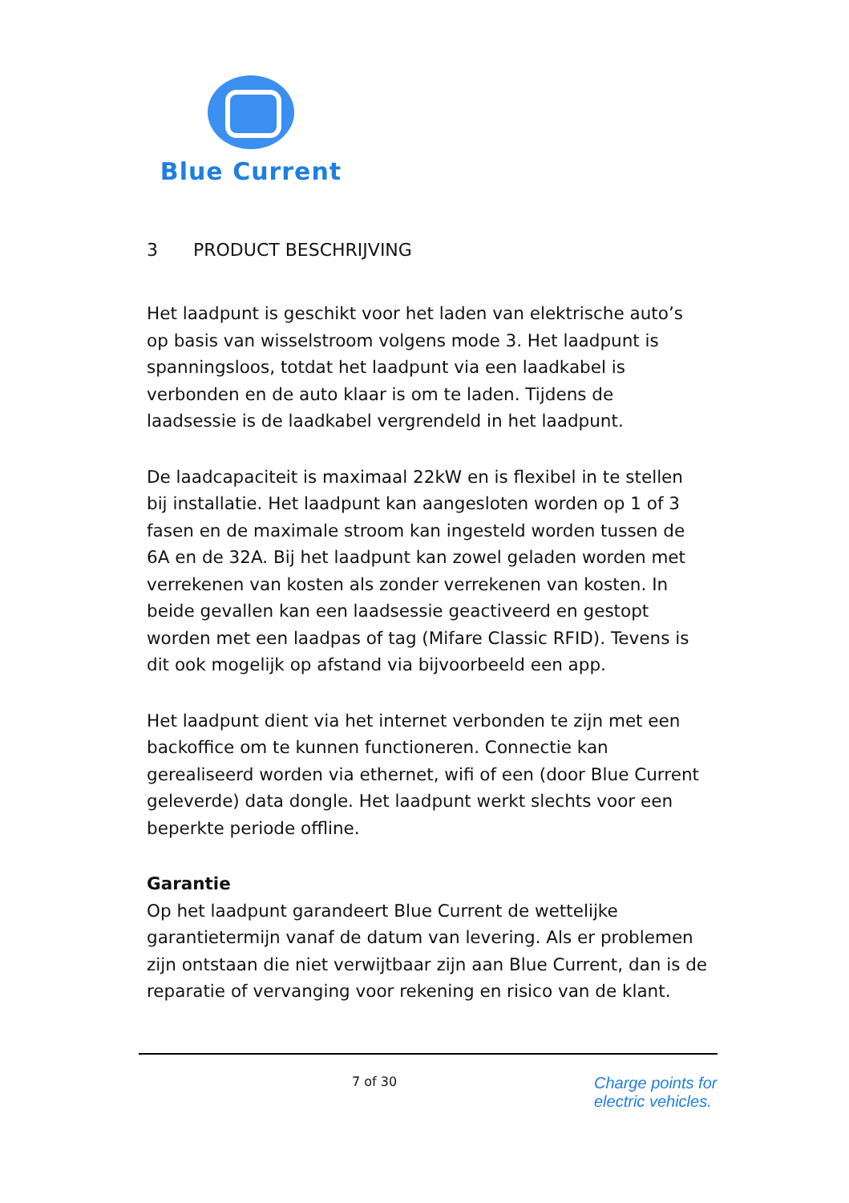Blue Current
3 PRODUCT BESCHRIJVING
Het laadpunt is geschikt voor het laden van elektrische auto’s op basis van wisselstroom volgens mode 3. Het laadpunt is spanningsloos, totdat het laadpunt via een laadkabel is verbonden en de auto klaar is om te laden. Tijdens de laadsessie is de laadkabel vergrendeld in het laadpunt.
De laadcapaciteit is maximaal 22kW en is flexibel in te stellen bij installatie. Het laadpunt kan aangesloten worden op 1 of 3 fasen en de maximale stroom kan ingesteld worden tussen de 6A en de 32A. Bij het laadpunt kan zowel geladen worden met verrekenen van kosten als zonder verrekenen van kosten. In beide gevallen kan een laadsessie geactiveerd en gestopt worden met een laadpas of tag (Mifare Classic RFID). Tevens is dit ook mogelijk op afstand via bijvoorbeeld een app.
Het laadpunt dient via het internet verbonden te zijn met een backoffice om te kunnen functioneren. Connectie kan gerealiseerd worden via ethernet, wifi of een (door Blue Current geleverde) data dongle. Het laadpunt werkt slechts voor een beperkte periode offline.
Garantie
Op het laadpunt garandeert Blue Current de wettelijke garantietermijn vanaf de datum van levering. Als er problemen zijn ontstaan die niet verwijtbaar zijn aan Blue Current, dan is de reparatie of vervanging voor rekening en risico van de klant.
7 of 30
Charge points for
electric vehicles.